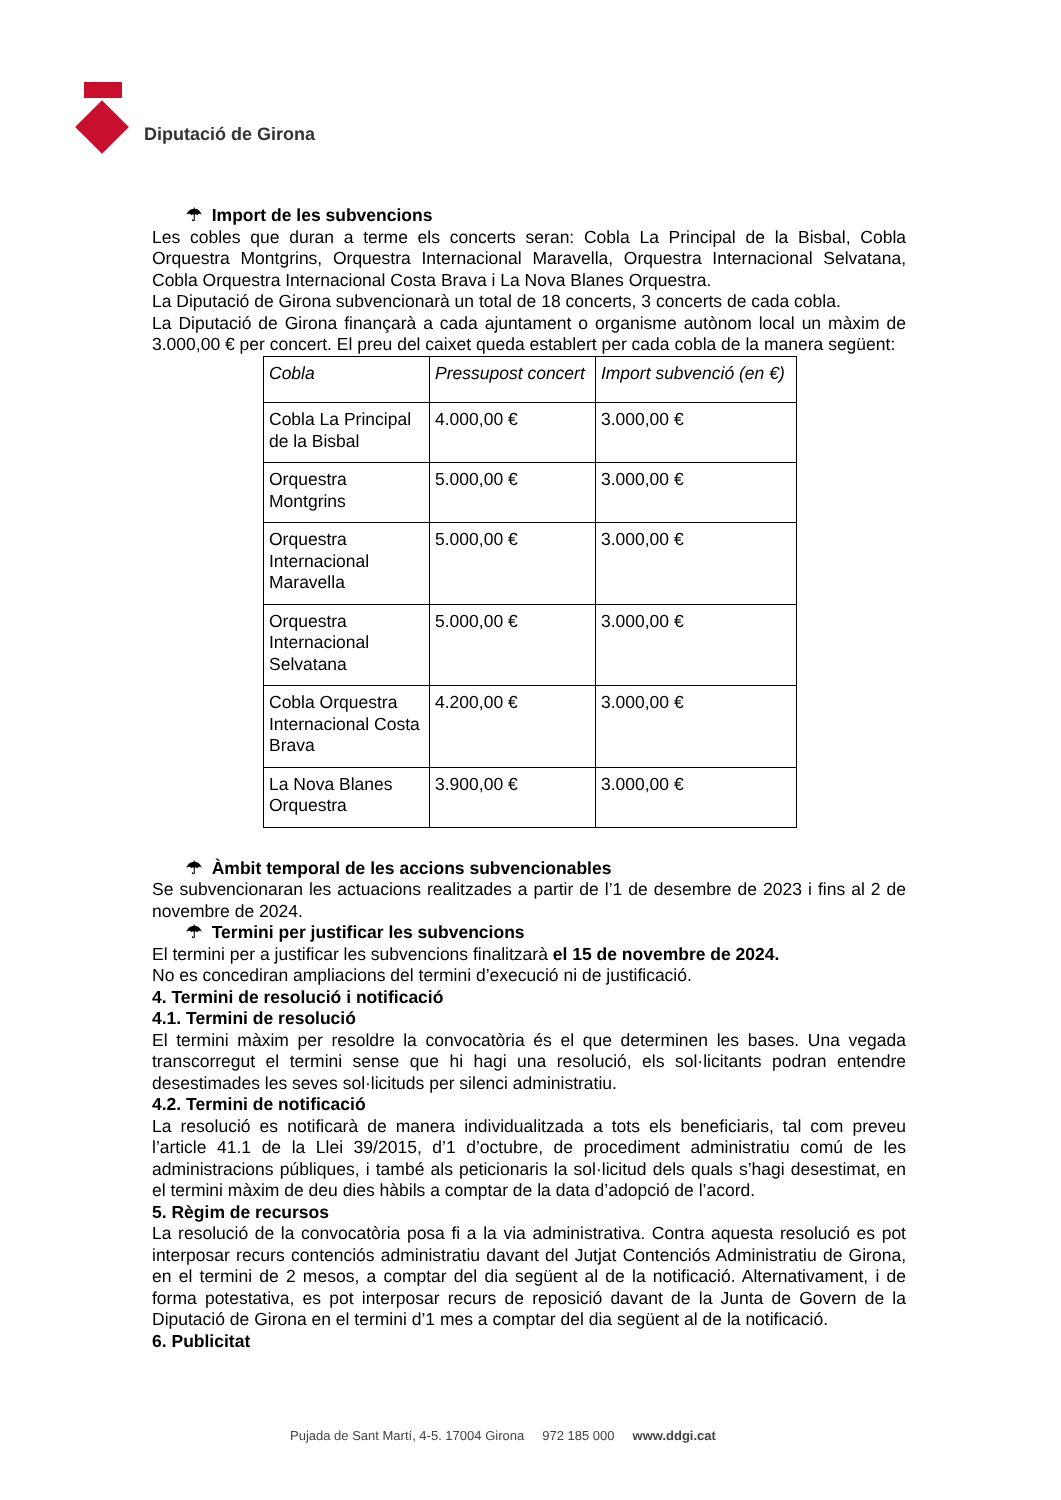Diputació de Girona
☂ Import de les subvencions
Les cobles que duran a terme els concerts seran: Cobla La Principal de la Bisbal, Cobla Orquestra Montgrins, Orquestra Internacional Maravella, Orquestra Internacional Selvatana, Cobla Orquestra Internacional Costa Brava i La Nova Blanes Orquestra.
La Diputació de Girona subvencionarà un total de 18 concerts, 3 concerts de cada cobla.
La Diputació de Girona finançarà a cada ajuntament o organisme autònom local un màxim de 3.000,00 € per concert. El preu del caixet queda establert per cada cobla de la manera següent:
| Cobla | Pressupost concert | Import subvenció (en €) |
| --- | --- | --- |
| Cobla La Principal de la Bisbal | 4.000,00 € | 3.000,00 € |
| Orquestra Montgrins | 5.000,00 € | 3.000,00 € |
| Orquestra Internacional Maravella | 5.000,00 € | 3.000,00 € |
| Orquestra Internacional Selvatana | 5.000,00 € | 3.000,00 € |
| Cobla Orquestra Internacional Costa Brava | 4.200,00 € | 3.000,00 € |
| La Nova Blanes Orquestra | 3.900,00 € | 3.000,00 € |
☂ Àmbit temporal de les accions subvencionables
Se subvencionaran les actuacions realitzades a partir de l’1 de desembre de 2023 i fins al 2 de novembre de 2024.
☂ Termini per justificar les subvencions
El termini per a justificar les subvencions finalitzarà el 15 de novembre de 2024.
No es concediran ampliacions del termini d’execució ni de justificació.
4. Termini de resolució i notificació
4.1. Termini de resolució
El termini màxim per resoldre la convocatòria és el que determinen les bases. Una vegada transcorregut el termini sense que hi hagi una resolució, els sol·licitants podran entendre desestimades les seves sol·licituds per silenci administratiu.
4.2. Termini de notificació
La resolució es notificarà de manera individualitzada a tots els beneficiaris, tal com preveu l’article 41.1 de la Llei 39/2015, d’1 d’octubre, de procediment administratiu comú de les administracions públiques, i també als peticionaris la sol·licitud dels quals s’hagi desestimat, en el termini màxim de deu dies hàbils a comptar de la data d’adopció de l’acord.
5. Règim de recursos
La resolució de la convocatòria posa fi a la via administrativa. Contra aquesta resolució es pot interposar recurs contenciós administratiu davant del Jutjat Contenciós Administratiu de Girona, en el termini de 2 mesos, a comptar del dia següent al de la notificació. Alternativament, i de forma potestativa, es pot interposar recurs de reposició davant de la Junta de Govern de la Diputació de Girona en el termini d’1 mes a comptar del dia següent al de la notificació.
6. Publicitat
Pujada de Sant Martí, 4-5. 17004 Girona 972 185 000 www.ddgi.cat